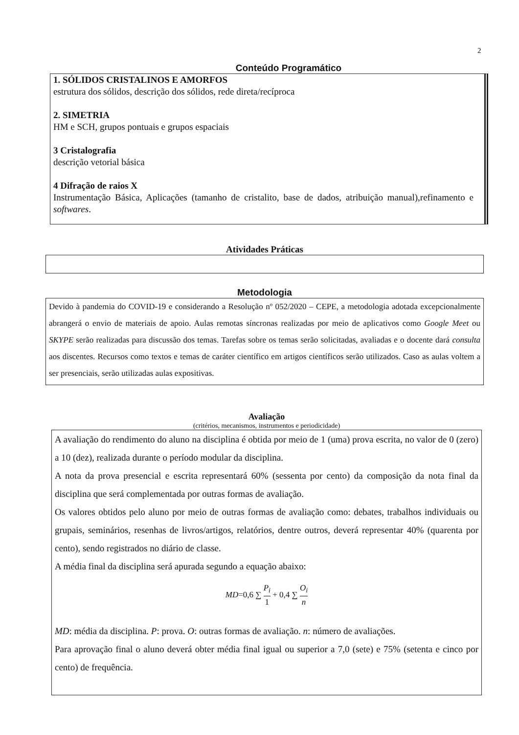2
Conteúdo Programático
1. SÓLIDOS CRISTALINOS E AMORFOS
estrutura dos sólidos, descrição dos sólidos, rede direta/recíproca
2. SIMETRIA
HM e SCH, grupos pontuais e grupos espaciais
3 Cristalografia
descrição vetorial básica
4 Difração de raios X
Instrumentação Básica, Aplicações (tamanho de cristalito, base de dados, atribuição manual),refinamento e softwares.
Atividades Práticas
Metodologia
Devido à pandemia do COVID-19 e considerando a Resolução nº 052/2020 – CEPE, a metodologia adotada excepcionalmente abrangerá o envio de materiais de apoio. Aulas remotas síncronas realizadas por meio de aplicativos como Google Meet ou SKYPE serão realizadas para discussão dos temas. Tarefas sobre os temas serão solicitadas, avaliadas e o docente dará consulta aos discentes. Recursos como textos e temas de caráter científico em artigos científicos serão utilizados. Caso as aulas voltem a ser presenciais, serão utilizadas aulas expositivas.
Avaliação
(critérios, mecanismos, instrumentos e periodicidade)
A avaliação do rendimento do aluno na disciplina é obtida por meio de 1 (uma) prova escrita, no valor de 0 (zero) a 10 (dez), realizada durante o período modular da disciplina.
A nota da prova presencial e escrita representará 60% (sessenta por cento) da composição da nota final da disciplina que será complementada por outras formas de avaliação.
Os valores obtidos pelo aluno por meio de outras formas de avaliação como: debates, trabalhos individuais ou grupais, seminários, resenhas de livros/artigos, relatórios, dentre outros, deverá representar 40% (quarenta por cento), sendo registrados no diário de classe.
A média final da disciplina será apurada segundo a equação abaixo:
MD=0,6 ∑ P<sub>i</sub> 1 + 0,4 ∑ O<sub>i</sub> n
MD: média da disciplina. P: prova. O: outras formas de avaliação. n: número de avaliações.
Para aprovação final o aluno deverá obter média final igual ou superior a 7,0 (sete) e 75% (setenta e cinco por cento) de frequência.